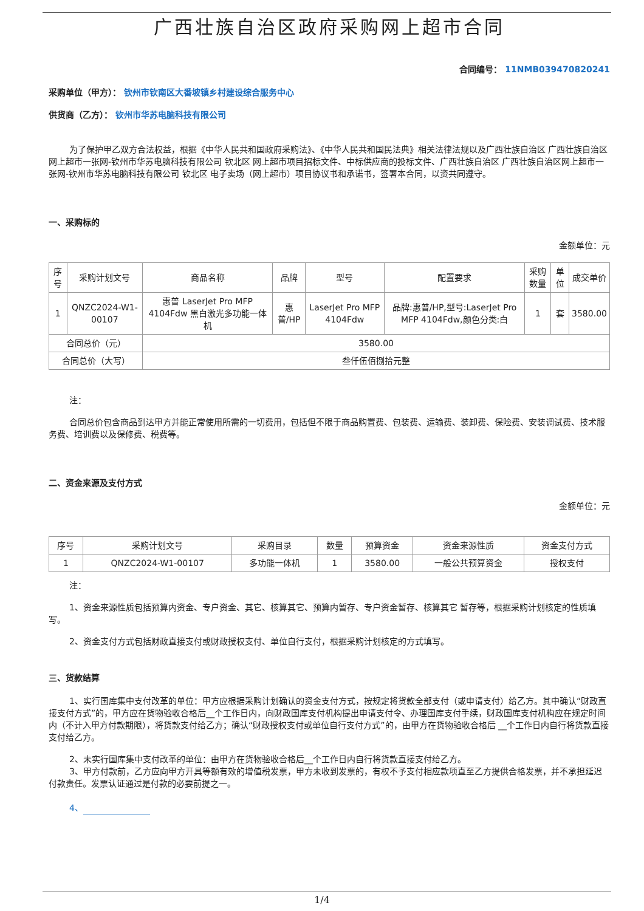广西壮族自治区政府采购网上超市合同
合同编号： 11NMB039470820241
采购单位（甲方）： 钦州市钦南区大番坡镇乡村建设综合服务中心
供货商（乙方）： 钦州市华苏电脑科技有限公司
为了保护甲乙双方合法权益，根据《中华人民共和国政府采购法》、《中华人民共和国民法典》相关法律法规以及广西壮族自治区 广西壮族自治区网上超市一张网-钦州市华苏电脑科技有限公司 钦北区 网上超市项目招标文件、中标供应商的投标文件、广西壮族自治区 广西壮族自治区网上超市一张网-钦州市华苏电脑科技有限公司 钦北区 电子卖场（网上超市）项目协议书和承诺书，签署本合同，以资共同遵守。
一、采购标的
金额单位：元
| 序号 | 采购计划文号 | 商品名称 | 品牌 | 型号 | 配置要求 | 采购数量 | 单位 | 成交单价 |
| --- | --- | --- | --- | --- | --- | --- | --- | --- |
| 1 | QNZC2024-W1-00107 | 惠普 LaserJet Pro MFP 4104Fdw 黑白激光多功能一体机 | 惠普/HP | LaserJet Pro MFP 4104Fdw | 品牌:惠普/HP,型号:LaserJet Pro MFP 4104Fdw,颜色分类:白 | 1 | 套 | 3580.00 |
| 合同总价（元） | | 3580.00 | | | | | | |
| 合同总价（大写） | | 叁仟伍佰捌拾元整 | | | | | | |
注：
合同总价包含商品到达甲方并能正常使用所需的一切费用，包括但不限于商品购置费、包装费、运输费、装卸费、保险费、安装调试费、技术服务费、培训费以及保修费、税费等。
二、资金来源及支付方式
金额单位：元
| 序号 | 采购计划文号 | 采购目录 | 数量 | 预算资金 | 资金来源性质 | 资金支付方式 |
| --- | --- | --- | --- | --- | --- | --- |
| 1 | QNZC2024-W1-00107 | 多功能一体机 | 1 | 3580.00 | 一般公共预算资金 | 授权支付 |
注：
1、资金来源性质包括预算内资金、专户资金、其它、核算其它、预算内暂存、专户资金暂存、核算其它 暂存等，根据采购计划核定的性质填写。
2、资金支付方式包括财政直接支付或财政授权支付、单位自行支付，根据采购计划核定的方式填写。
三、货款结算
1、实行国库集中支付改革的单位：甲方应根据采购计划确认的资金支付方式，按规定将货款全部支付（或申请支付）给乙方。其中确认“财政直接支付方式”的，甲方应在货物验收合格后__个工作日内，向财政国库支付机构提出申请支付令、办理国库支付手续，财政国库支付机构应在规定时间内（不计入甲方付款期限），将货款支付给乙方；确认“财政授权支付或单位自行支付方式”的，由甲方在货物验收合格后 __个工作日内自行将货款直接支付给乙方。
2、未实行国库集中支付改革的单位：由甲方在货物验收合格后__个工作日内自行将货款直接支付给乙方。
3、甲方付款前，乙方应向甲方开具等额有效的增值税发票，甲方未收到发票的，有权不予支付相应款项直至乙方提供合格发票，并不承担延迟付款责任。发票认证通过是付款的必要前提之一。
4、
1/4